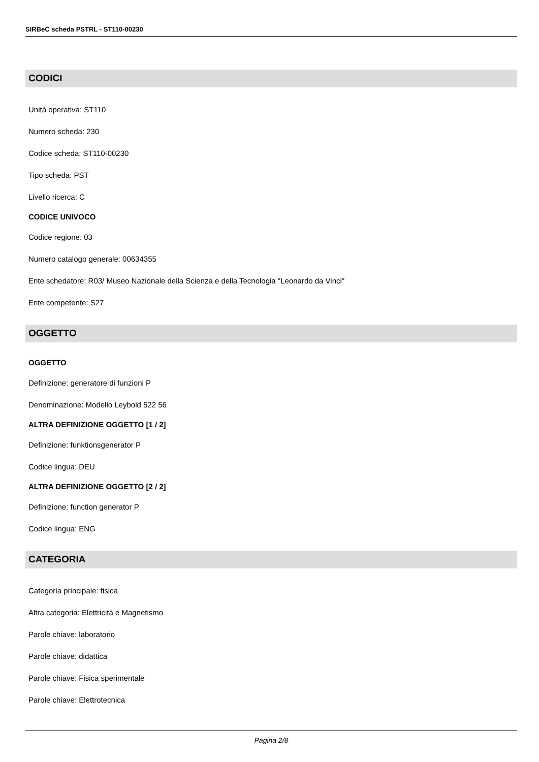SIRBeC scheda PSTRL - ST110-00230
CODICI
Unità operativa: ST110
Numero scheda: 230
Codice scheda: ST110-00230
Tipo scheda: PST
Livello ricerca: C
CODICE UNIVOCO
Codice regione: 03
Numero catalogo generale: 00634355
Ente schedatore: R03/ Museo Nazionale della Scienza e della Tecnologia "Leonardo da Vinci"
Ente competente: S27
OGGETTO
OGGETTO
Definizione: generatore di funzioni P
Denominazione: Modello Leybold 522 56
ALTRA DEFINIZIONE OGGETTO [1 / 2]
Definizione: funktionsgenerator P
Codice lingua: DEU
ALTRA DEFINIZIONE OGGETTO [2 / 2]
Definizione: function generator P
Codice lingua: ENG
CATEGORIA
Categoria principale: fisica
Altra categoria: Elettricità e Magnetismo
Parole chiave: laboratorio
Parole chiave: didattica
Parole chiave: Fisica sperimentale
Parole chiave: Elettrotecnica
Pagina 2/8